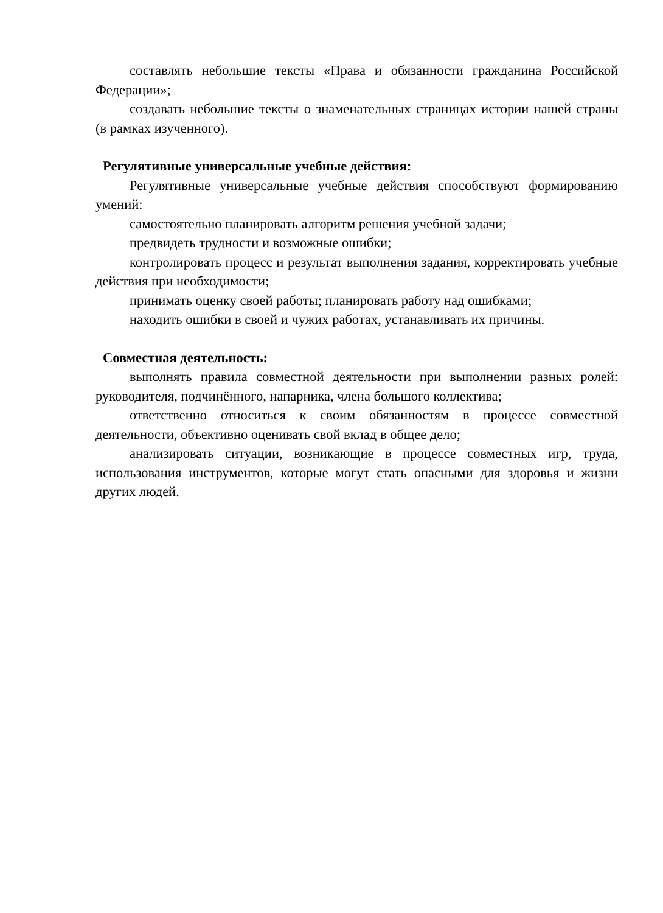составлять небольшие тексты «Права и обязанности гражданина Российской Федерации»;
создавать небольшие тексты о знаменательных страницах истории нашей страны (в рамках изученного).
Регулятивные универсальные учебные действия:
Регулятивные универсальные учебные действия способствуют формированию умений:
самостоятельно планировать алгоритм решения учебной задачи;
предвидеть трудности и возможные ошибки;
контролировать процесс и результат выполнения задания, корректировать учебные действия при необходимости;
принимать оценку своей работы; планировать работу над ошибками;
находить ошибки в своей и чужих работах, устанавливать их причины.
Совместная деятельность:
выполнять правила совместной деятельности при выполнении разных ролей: руководителя, подчинённого, напарника, члена большого коллектива;
ответственно относиться к своим обязанностям в процессе совместной деятельности, объективно оценивать свой вклад в общее дело;
анализировать ситуации, возникающие в процессе совместных игр, труда, использования инструментов, которые могут стать опасными для здоровья и жизни других людей.